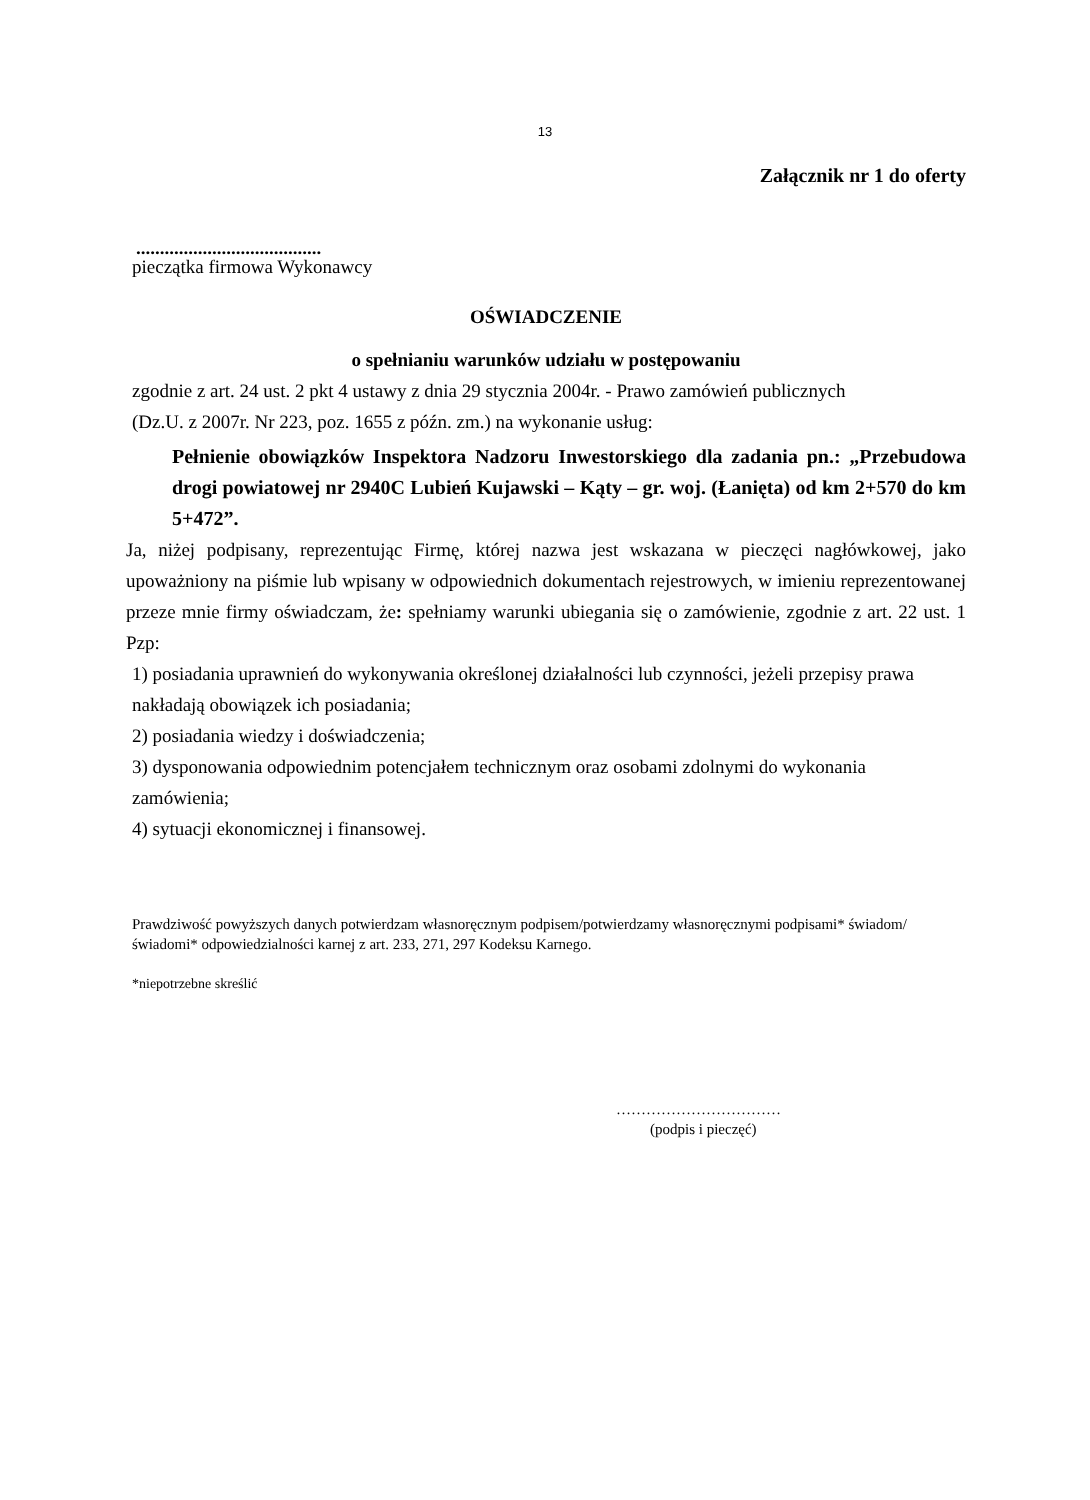13
Załącznik nr 1 do oferty
.......................................
pieczątka firmowa Wykonawcy
OŚWIADCZENIE
o spełnianiu warunków udziału w postępowaniu
zgodnie z art. 24 ust. 2 pkt 4 ustawy z dnia 29 stycznia 2004r. - Prawo zamówień publicznych
(Dz.U. z 2007r. Nr 223, poz. 1655 z późn. zm.) na wykonanie usług:
Pełnienie obowiązków Inspektora Nadzoru Inwestorskiego dla zadania pn.: „Przebudowa drogi powiatowej nr 2940C Lubień Kujawski – Kąty – gr. woj. (Łanięta) od km 2+570 do km 5+472”.
Ja, niżej podpisany, reprezentując Firmę, której nazwa jest wskazana w pieczęci nagłówkowej, jako upoważniony na piśmie lub wpisany w odpowiednich dokumentach rejestrowych, w imieniu reprezentowanej przeze mnie firmy oświadczam, że: spełniamy warunki ubiegania się o zamówienie, zgodnie z art. 22 ust. 1 Pzp:
1) posiadania uprawnień do wykonywania określonej działalności lub czynności, jeżeli przepisy prawa nakładają obowiązek ich posiadania;
2) posiadania wiedzy i doświadczenia;
3) dysponowania odpowiednim potencjałem technicznym oraz osobami zdolnymi do wykonania zamówienia;
4) sytuacji ekonomicznej i finansowej.
Prawdziwość powyższych danych potwierdzam własnoręcznym podpisem/potwierdzamy własnoręcznymi podpisami* świadom/świadomi* odpowiedzialności karnej z art. 233, 271, 297 Kodeksu Karnego.
*niepotrzebne skreślić
……………………………
(podpis i pieczęć)